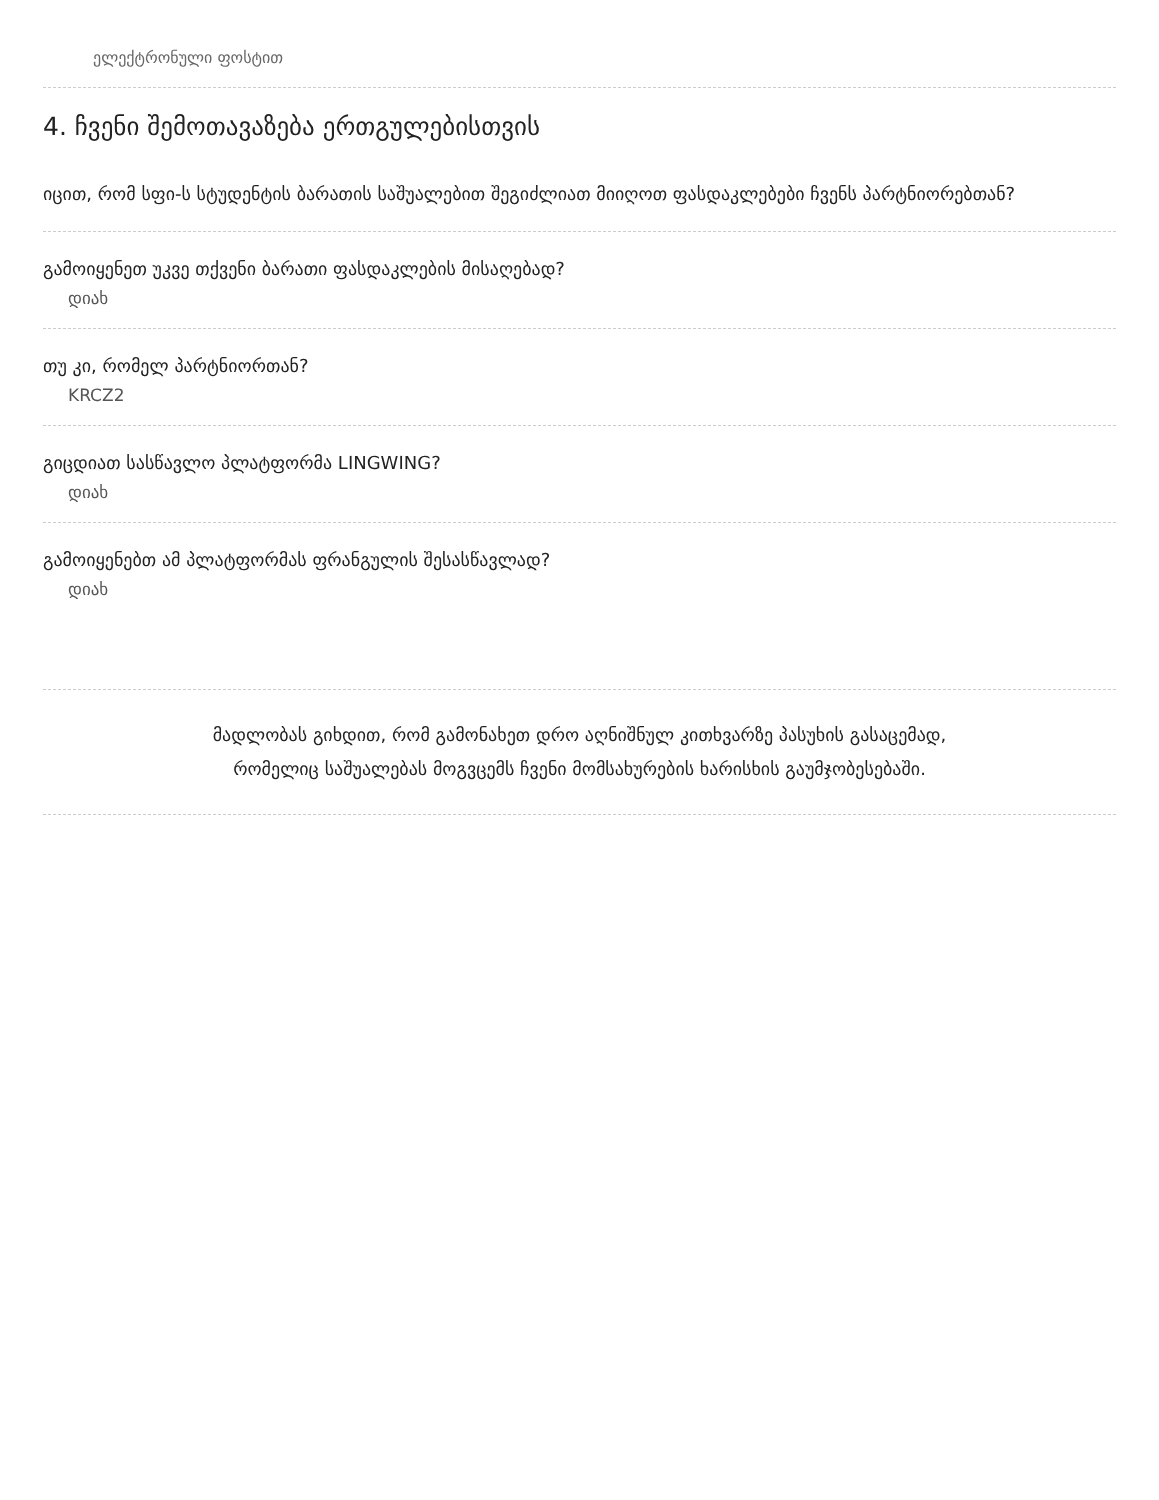ელექტრონული ფოსტით
4. ჩვენი შემოთავაზება ერთგულებისთვის
იცით, რომ სფი-ს სტუდენტის ბარათის საშუალებით შეგიძლიათ მიიღოთ ფასდაკლებები ჩვენს პარტნიორებთან?
გამოიყენეთ უკვე თქვენი ბარათი ფასდაკლების მისაღებად?
დიახ
თუ კი, რომელ პარტნიორთან?
KRCZ2
გიცდიათ სასწავლო პლატფორმა LINGWING?
დიახ
გამოიყენებთ ამ პლატფორმას ფრანგულის შესასწავლად?
დიახ
მადლობას გიხდით, რომ გამონახეთ დრო აღნიშნულ კითხვარზე პასუხის გასაცემად,
რომელიც საშუალებას მოგვცემს ჩვენი მომსახურების ხარისხის გაუმჯობესებაში.